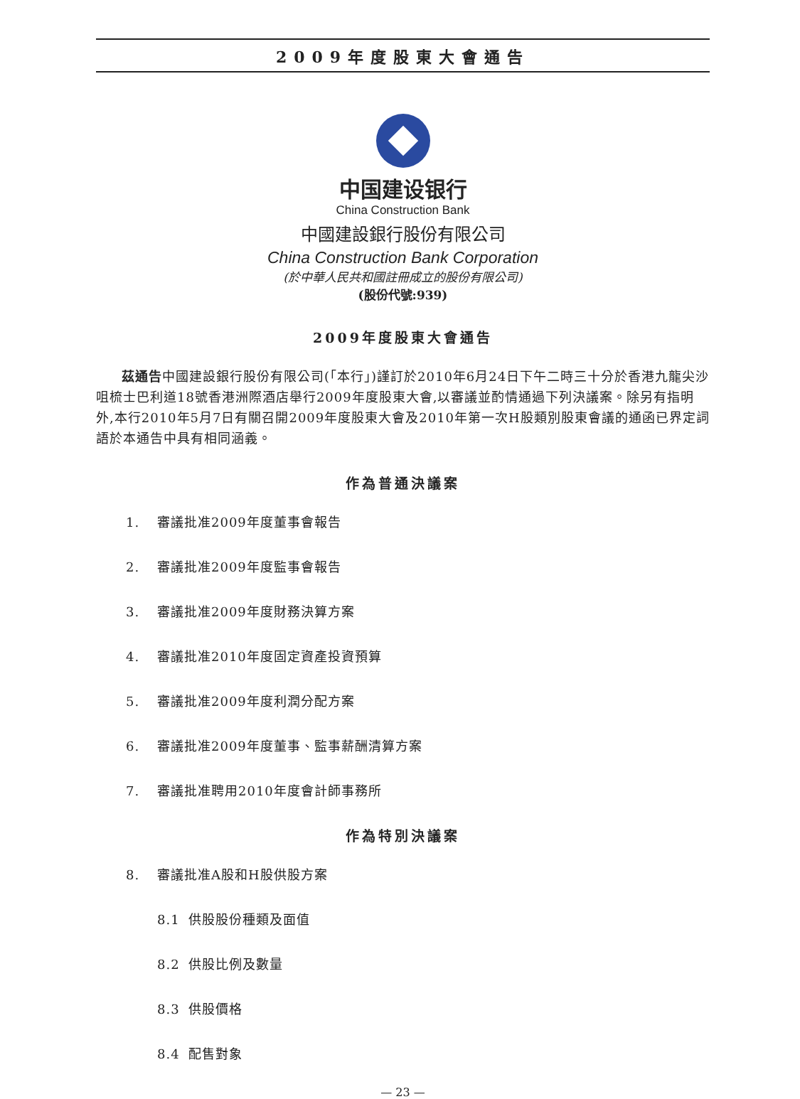2009年度股東大會通告
中国建设银行
China Construction Bank
中國建設銀行股份有限公司
China Construction Bank Corporation
(於中華人民共和國註冊成立的股份有限公司)
(股份代號:939)
2009年度股東大會通告
茲通告中國建設銀行股份有限公司(「本行」)謹訂於2010年6月24日下午二時三十分於香港九龍尖沙咀梳士巴利道18號香港洲際酒店舉行2009年度股東大會,以審議並酌情通過下列決議案。除另有指明外,本行2010年5月7日有關召開2009年度股東大會及2010年第一次H股類別股東會議的通函已界定詞語於本通告中具有相同涵義。
作為普通決議案
1. 審議批准2009年度董事會報告
2. 審議批准2009年度監事會報告
3. 審議批准2009年度財務決算方案
4. 審議批准2010年度固定資產投資預算
5. 審議批准2009年度利潤分配方案
6. 審議批准2009年度董事、監事薪酬清算方案
7. 審議批准聘用2010年度會計師事務所
作為特別決議案
8. 審議批准A股和H股供股方案
8.1 供股股份種類及面值
8.2 供股比例及數量
8.3 供股價格
8.4 配售對象
— 23 —